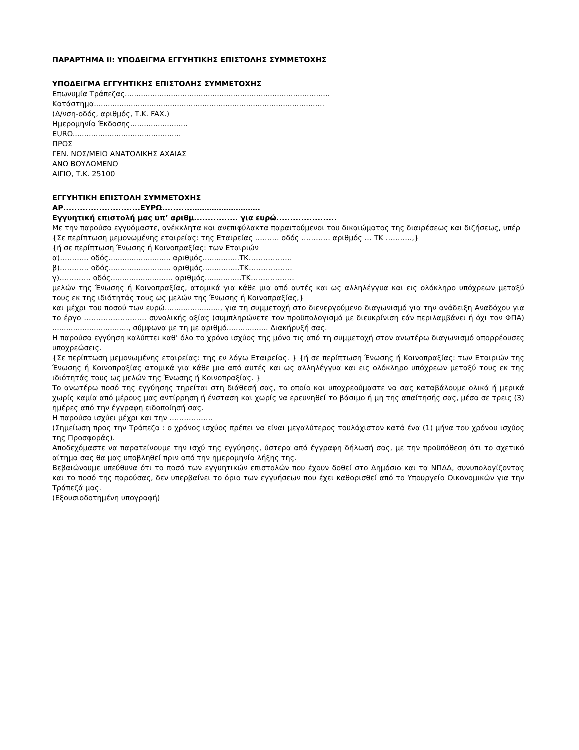ΠΑΡΑΡΤΗΜΑ ΙΙ: ΥΠΟΔΕΙΓΜΑ ΕΓΓΥΗΤΙΚΗΣ ΕΠΙΣΤΟΛΗΣ ΣΥΜΜΕΤΟΧΗΣ
ΥΠΟΔΕΙΓΜΑ ΕΓΓΥΗΤΙΚΗΣ ΕΠΙΣΤΟΛΗΣ ΣΥΜΜΕΤΟΧΗΣ
Επωνυμία Τράπεζας.........................................................................................
Κατάστημα....................................................................................................
(Δ/νση-οδός, αριθμός, Τ.Κ. FAX.)
Ημερομηνία Έκδοσης.........................
EURO...............................................
ΠΡΟΣ
ΓΕΝ. ΝΟΣ/ΜΕΙΟ ΑΝΑΤΟΛΙΚΗΣ ΑΧΑΙΑΣ
ΑΝΩ ΒΟΥΛΩΜΕΝΟ
ΑΙΓΙΟ, Τ.Κ. 25100
ΕΓΓΥΗΤΙΚΗ ΕΠΙΣΤΟΛΗ ΣΥΜΜΕΤΟΧΗΣ
ΑΡ............................ΕΥΡΩ...........……………………….
Εγγυητική επιστολή μας υπ’ αριθμ................ για ευρώ......................
Με την παρούσα εγγυόμαστε, ανέκκλητα και ανεπιφύλακτα παραιτούμενοι του δικαιώματος της διαιρέσεως και διζήσεως, υπέρ
{Σε περίπτωση μεμονωμένης εταιρείας: της Εταιρείας ………. οδός ………… αριθμός … ΤΚ ………..,}
{ή σε περίπτωση Ένωσης ή Κοινοπραξίας: των Εταιριών
α)………... οδός........................... αριθμός................ΤΚ………………
β)………… οδός........................... αριθμός................ΤΚ………………
γ)…………. οδός........................... αριθμός................ΤΚ………………
μελών της Ένωσης ή Κοινοπραξίας, ατομικά για κάθε μια από αυτές και ως αλληλέγγυα και εις ολόκληρο υπόχρεων μεταξύ τους εκ της ιδιότητάς τους ως μελών της Ένωσης ή Κοινοπραξίας,}
και μέχρι του ποσού των ευρώ........................, για τη συμμετοχή στο διενεργούμενο διαγωνισμό για την ανάδειξη Αναδόχου για το έργο …………………….. συνολικής αξίας (συμπληρώνετε τον προϋπολογισμό με διευκρίνιση εάν περιλαμβάνει ή όχι τον ΦΠΑ) ................................., σύμφωνα με τη με αριθμό.................. Διακήρυξή σας.
Η παρούσα εγγύηση καλύπτει καθ’ όλο το χρόνο ισχύος της μόνο τις από τη συμμετοχή στον ανωτέρω διαγωνισμό απορρέουσες υποχρεώσεις.
{Σε περίπτωση μεμονωμένης εταιρείας: της εν λόγω Εταιρείας. } {ή σε περίπτωση Ένωσης ή Κοινοπραξίας: των Εταιριών της Ένωσης ή Κοινοπραξίας ατομικά για κάθε μια από αυτές και ως αλληλέγγυα και εις ολόκληρο υπόχρεων μεταξύ τους εκ της ιδιότητάς τους ως μελών της Ένωσης ή Κοινοπραξίας. }
Το ανωτέρω ποσό της εγγύησης τηρείται στη διάθεσή σας, το οποίο και υποχρεούμαστε να σας καταβάλουμε ολικά ή μερικά χωρίς καμία από μέρους μας αντίρρηση ή ένσταση και χωρίς να ερευνηθεί το βάσιμο ή μη της απαίτησής σας, μέσα σε τρεις (3) ημέρες από την έγγραφη ειδοποίησή σας.
Η παρούσα ισχύει μέχρι και την ………………
(Σημείωση προς την Τράπεζα : ο χρόνος ισχύος πρέπει να είναι μεγαλύτερος τουλάχιστον κατά ένα (1) μήνα του χρόνου ισχύος της Προσφοράς).
Αποδεχόμαστε να παρατείνουμε την ισχύ της εγγύησης, ύστερα από έγγραφη δήλωσή σας, με την προϋπόθεση ότι το σχετικό αίτημα σας θα μας υποβληθεί πριν από την ημερομηνία λήξης της.
Βεβαιώνουμε υπεύθυνα ότι το ποσό των εγγυητικών επιστολών που έχουν δοθεί στο Δημόσιο και τα ΝΠΔΔ, συνυπολογίζοντας και το ποσό της παρούσας, δεν υπερβαίνει το όριο των εγγυήσεων που έχει καθορισθεί από το Υπουργείο Οικονομικών για την Τράπεζά μας.
(Εξουσιοδοτημένη υπογραφή)